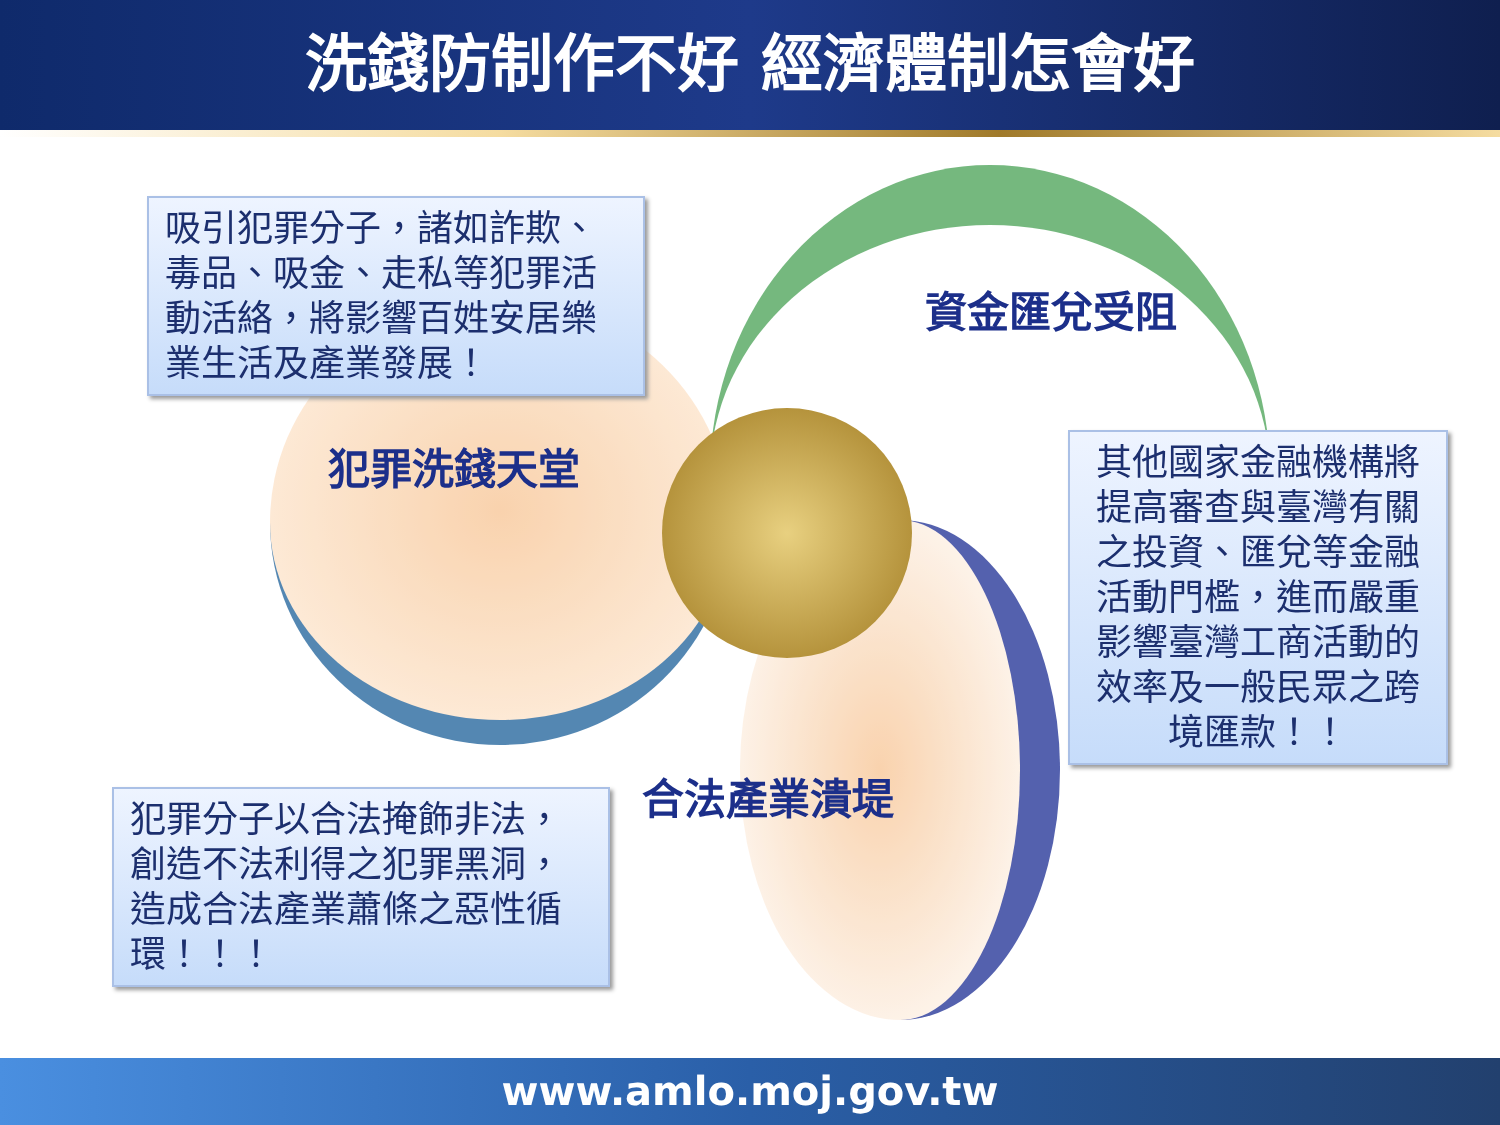洗錢防制作不好 經濟體制怎會好
吸引犯罪分子，諸如詐欺、毒品、吸金、走私等犯罪活動活絡，將影響百姓安居樂業生活及產業發展！
資金匯兌受阻
犯罪洗錢天堂
其他國家金融機構將提高審查與臺灣有關之投資、匯兌等金融活動門檻，進而嚴重影響臺灣工商活動的效率及一般民眾之跨境匯款！！
合法產業潰堤
犯罪分子以合法掩飾非法，創造不法利得之犯罪黑洞，造成合法產業蕭條之惡性循環！！！
www.amlo.moj.gov.tw